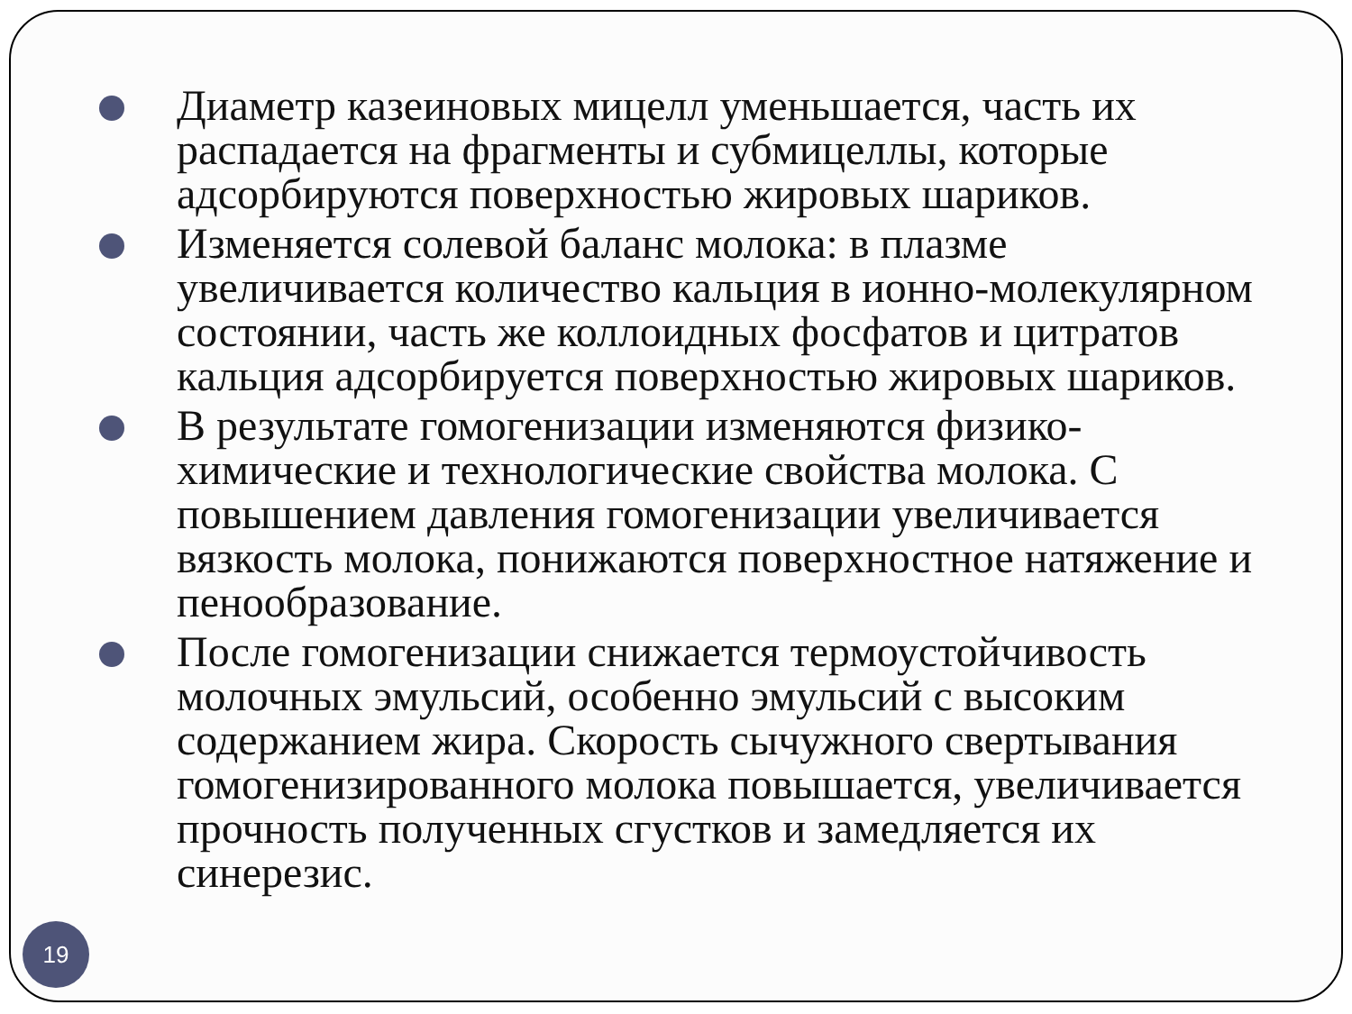Диаметр казеиновых мицелл уменьшается, часть их распадается на фрагменты и субмицеллы, которые адсорбируются поверхностью жировых шариков.
Изменяется солевой баланс молока: в плазме увеличивается количество кальция в ионно-молекулярном состоянии, часть же коллоидных фосфатов и цитратов кальция адсорбируется поверхностью жировых шариков.
В результате гомогенизации изменяются физико-химические и технологические свойства молока. С повышением давления гомогенизации увеличивается вязкость молока, понижаются поверхностное натяжение и пенообразование.
После гомогенизации снижается термоустойчивость молочных эмульсий, особенно эмульсий с высоким содержанием жира. Скорость сычужного свертывания гомогенизированного молока повышается, увеличивается прочность полученных сгустков и замедляется их синерезис.
19